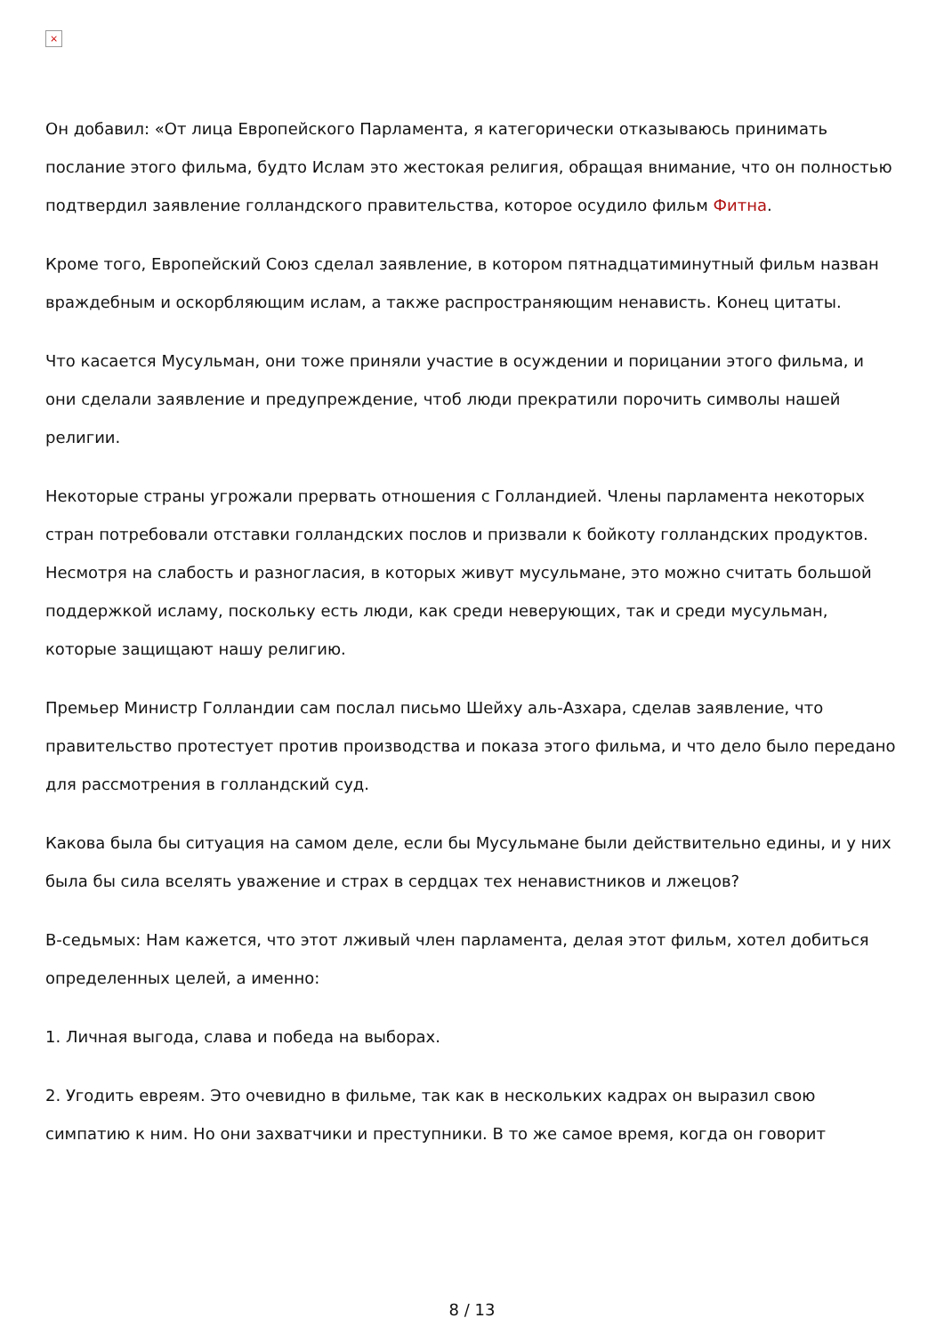×
Он добавил: «От лица Европейского Парламента, я категорически отказываюсь принимать послание этого фильма, будто Ислам это жестокая религия, обращая внимание, что он полностью подтвердил заявление голландского правительства, которое осудило фильм Фитна.
Кроме того, Европейский Союз сделал заявление, в котором пятнадцатиминутный фильм назван враждебным и оскорбляющим ислам, а также распространяющим ненависть. Конец цитаты.
Что касается Мусульман, они тоже приняли участие в осуждении и порицании этого фильма, и они сделали заявление и предупреждение, чтоб люди прекратили порочить символы нашей религии.
Некоторые страны угрожали прервать отношения с Голландией. Члены парламента некоторых стран потребовали отставки голландских послов и призвали к бойкоту голландских продуктов. Несмотря на слабость и разногласия, в которых живут мусульмане, это можно считать большой поддержкой исламу, поскольку есть люди, как среди неверующих, так и среди мусульман, которые защищают нашу религию.
Премьер Министр Голландии сам послал письмо Шейху аль-Азхара, сделав заявление, что правительство протестует против производства и показа этого фильма, и что дело было передано для рассмотрения в голландский суд.
Какова была бы ситуация на самом деле, если бы Мусульмане были действительно едины, и у них была бы сила вселять уважение и страх в сердцах тех ненавистников и лжецов?
В-седьмых: Нам кажется, что этот лживый член парламента, делая этот фильм, хотел добиться определенных целей, а именно:
1. Личная выгода, слава и победа на выборах.
2. Угодить евреям. Это очевидно в фильме, так как в нескольких кадрах он выразил свою симпатию к ним. Но они захватчики и преступники. В то же самое время, когда он говорит
8 / 13